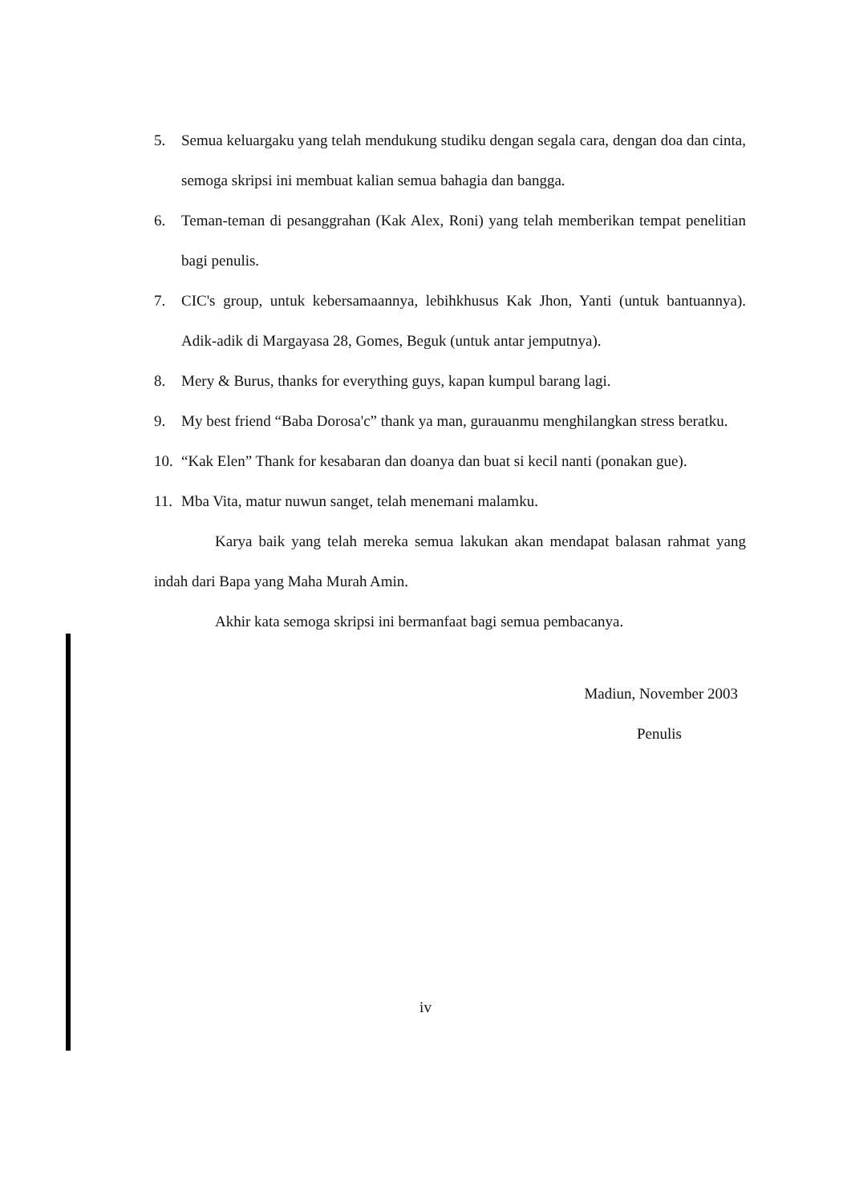5. Semua keluargaku yang telah mendukung studiku dengan segala cara, dengan doa dan cinta, semoga skripsi ini membuat kalian semua bahagia dan bangga.
6. Teman-teman di pesanggrahan (Kak Alex, Roni) yang telah memberikan tempat penelitian bagi penulis.
7. CIC's group, untuk kebersamaannya, lebihkhusus Kak Jhon, Yanti (untuk bantuannya). Adik-adik di Margayasa 28, Gomes, Beguk (untuk antar jemputnya).
8. Mery & Burus, thanks for everything guys, kapan kumpul barang lagi.
9. My best friend “Baba Dorosa'c” thank ya man, gurauanmu menghilangkan stress beratku.
10. “Kak Elen” Thank for kesabaran dan doanya dan buat si kecil nanti (ponakan gue).
11. Mba Vita, matur nuwun sanget, telah menemani malamku.
Karya baik yang telah mereka semua lakukan akan mendapat balasan rahmat yang indah dari Bapa yang Maha Murah Amin.
Akhir kata semoga skripsi ini bermanfaat bagi semua pembacanya.
Madiun, November 2003
Penulis
iv